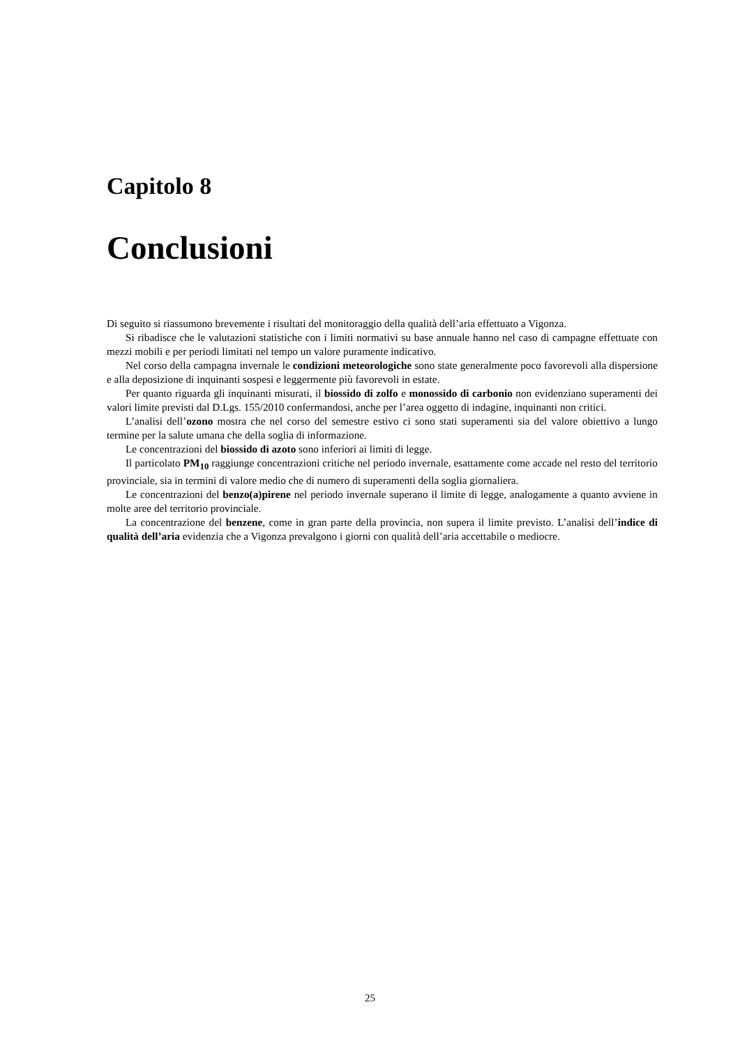Capitolo 8
Conclusioni
Di seguito si riassumono brevemente i risultati del monitoraggio della qualità dell’aria effettuato a Vigonza.
Si ribadisce che le valutazioni statistiche con i limiti normativi su base annuale hanno nel caso di campagne effettuate con mezzi mobili e per periodi limitati nel tempo un valore puramente indicativo.
Nel corso della campagna invernale le condizioni meteorologiche sono state generalmente poco favorevoli alla dispersione e alla deposizione di inquinanti sospesi e leggermente più favorevoli in estate.
Per quanto riguarda gli inquinanti misurati, il biossido di zolfo e monossido di carbonio non evidenziano superamenti dei valori limite previsti dal D.Lgs. 155/2010 confermandosi, anche per l’area oggetto di indagine, inquinanti non critici.
L’analisi dell’ozono mostra che nel corso del semestre estivo ci sono stati superamenti sia del valore obiettivo a lungo termine per la salute umana che della soglia di informazione.
Le concentrazioni del biossido di azoto sono inferiori ai limiti di legge.
Il particolato PM<sub>10</sub> raggiunge concentrazioni critiche nel periodo invernale, esattamente come accade nel resto del territorio provinciale, sia in termini di valore medio che di numero di superamenti della soglia giornaliera.
Le concentrazioni del benzo(a)pirene nel periodo invernale superano il limite di legge, analogamente a quanto avviene in molte aree del territorio provinciale.
La concentrazione del benzene, come in gran parte della provincia, non supera il limite previsto. L’analisi dell’indice di qualità dell’aria evidenzia che a Vigonza prevalgono i giorni con qualità dell’aria accettabile o mediocre.
25